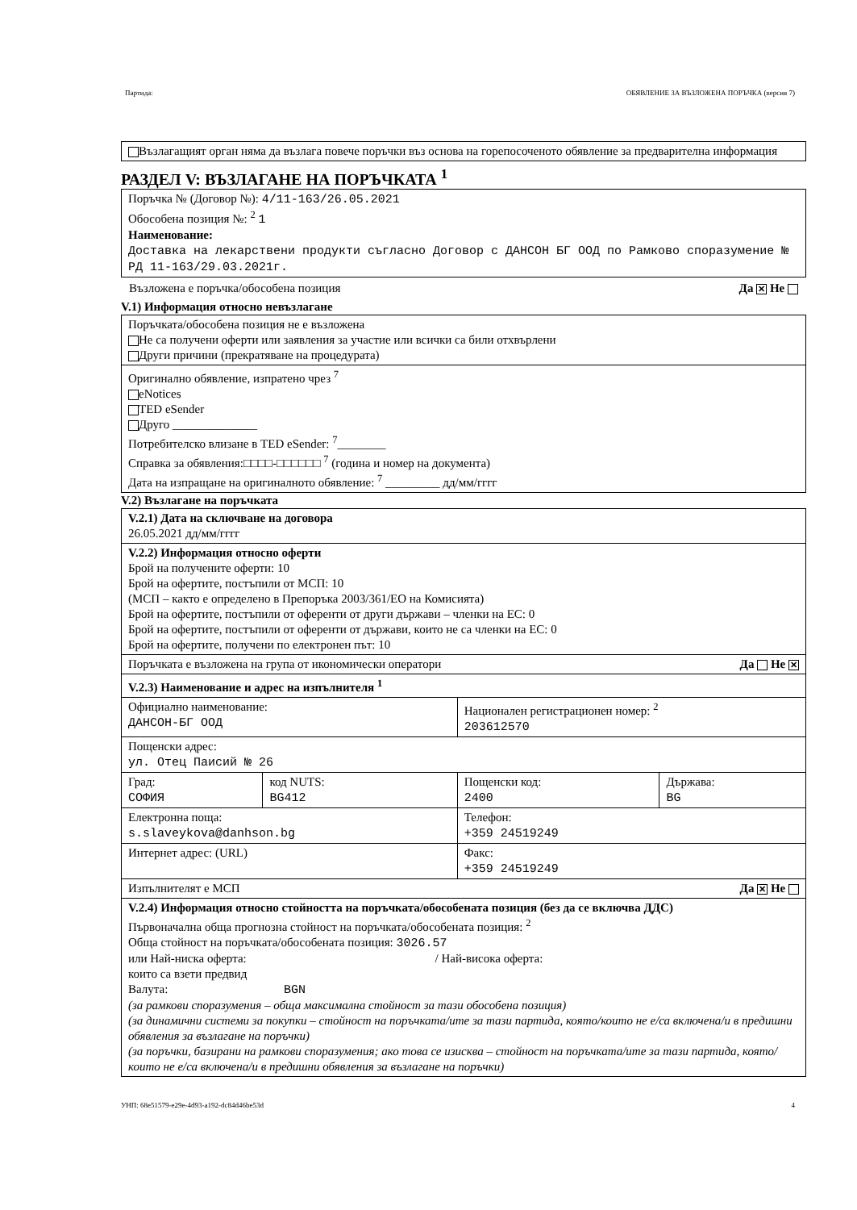Партида: ОБЯВЛЕНИЕ ЗА ВЪЗЛОЖЕНА ПОРЪЧКА (версия 7)
Възлагащият орган няма да възлага повече поръчки въз основа на горепосоченото обявление за предварителна информация
РАЗДЕЛ V: ВЪЗЛАГАНЕ НА ПОРЪЧКАТА <sup>1</sup>
Поръчка № (Договор №): 4/11-163/26.05.2021
Обособена позиция №: <sup>2</sup> 1
Наименование:
Доставка на лекарствени продукти съгласно Договор с ДАНСОН БГ ООД по Рамково споразумение № РД 11-163/29.03.2021г.
Възложена е поръчка/обособена позиция Да ✕ Не
V.1) Информация относно невъзлагане
| Поръчката/обособена позиция не е възложена Не са получени оферти или заявления за участие или всички са били отхвърлени Други причини (прекратяване на процедурата) |
| Оригинално обявление, изпратено чрез <sup>7</sup> eNotices TED eSender Друго ______________ Потребителско влизане в TED eSender: <sup>7</sup>________ Справка за обявления:□□□□-□□□□□□ <sup>7</sup> (година и номер на документа) Дата на изпращане на оригиналното обявление: <sup>7</sup> _________ дд/мм/гггг |
V.2) Възлагане на поръчката
| V.2.1) Дата на сключване на договора 26.05.2021 дд/мм/гггг | | | |
| V.2.2) Информация относно оферти Брой на получените оферти: 10 Брой на офертите, постъпили от МСП: 10 (МСП – както е определено в Препоръка 2003/361/ЕО на Комисията) Брой на офертите, постъпили от оференти от други държави – членки на ЕС: 0 Брой на офертите, постъпили от оференти от държави, които не са членки на ЕС: 0 Брой на офертите, получени по електронен път: 10 | | | |
| Поръчката е възложена на група от икономически оператори Да Не ✕ | | | |
| V.2.3) Наименование и адрес на изпълнителя <sup>1</sup> | | | |
| Официално наименование: ДАНСОН-БГ ООД | | Национален регистрационен номер: <sup>2</sup> 203612570 | |
| Пощенски адрес: ул. Отец Паисий № 26 | | | |
| Град: СОФИЯ | код NUTS: BG412 | Пощенски код: 2400 | Държава: BG |
| Електронна поща: s.slaveykova@danhson.bg | | Телефон: +359 24519249 | |
| Интернет адрес: (URL) | | Факс: +359 24519249 | |
| Изпълнителят е МСП Да ✕ Не | | | |
| V.2.4) Информация относно стойността на поръчката/обособената позиция (без да се включва ДДС) Първоначална обща прогнозна стойност на поръчката/обособената позиция: <sup>2</sup> Обща стойност на поръчката/обособената позиция: 3026.57 или Най-ниска оферта: / Най-висока оферта: които са взети предвид Валута: BGN (за рамкови споразумения – обща максимална стойност за тази обособена позиция) (за динамични системи за покупки – стойност на поръчката/ите за тази партида, която/които не е/са включена/и в предишни обявления за възлагане на поръчки) (за поръчки, базирани на рамкови споразумения; ако това се изисква – стойност на поръчката/ите за тази партида, която/които не е/са включена/и в предишни обявления за възлагане на поръчки) | | | |
УНП: 68e51579-e29e-4d93-a192-dc84d46be53d 4